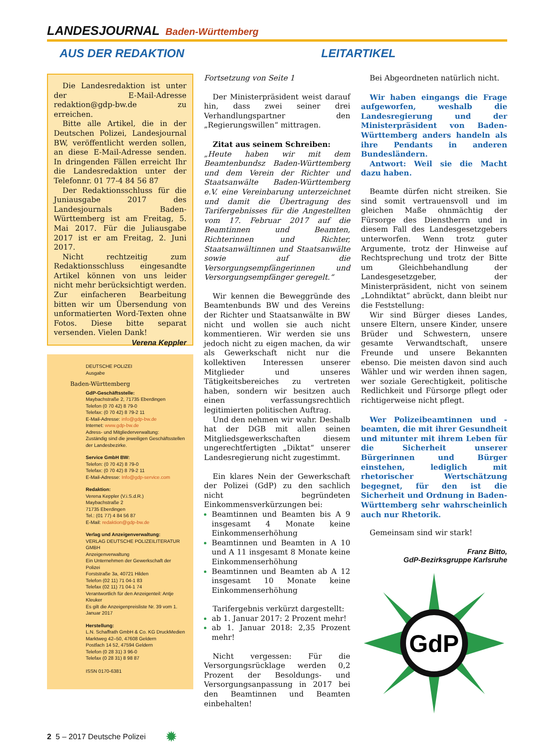LANDESJOURNAL Baden-Württemberg
AUS DER REDAKTION LEITARTIKEL
Die Landesredaktion ist unter der E-Mail-Adresse redaktion@gdp-bw.de zu erreichen.
Bitte alle Artikel, die in der Deutschen Polizei, Landesjournal BW, veröffentlicht werden sollen, an diese E-Mail-Adresse senden. In dringenden Fällen erreicht Ihr die Landesredaktion unter der Telefonnr. 01 77-4 84 56 87
Der Redaktionsschluss für die Juniausgabe 2017 des Landesjournals Baden-Württemberg ist am Freitag, 5. Mai 2017. Für die Juliausgabe 2017 ist er am Freitag, 2. Juni 2017.
Nicht rechtzeitig zum Redaktionsschluss eingesandte Artikel können von uns leider nicht mehr berücksichtigt werden. Zur einfacheren Bearbeitung bitten wir um Übersendung von unformatierten Word-Texten ohne Fotos. Diese bitte separat versenden. Vielen Dank! Verena Keppler
DEUTSCHE POLIZEI
Ausgabe
Baden-Württemberg
GdP-Geschäftsstelle:
Maybachstraße 2, 71735 Eberdingen
Telefon (0 70 42) 8 79-0
Telefax: (0 70 42) 8 79-2 11
E-Mail-Adresse: info@gdp-bw.de
Internet: www.gdp-bw.de
Adress- und Mitgliederverwaltung:
Zuständig sind die jeweiligen Geschäftsstellen der Landesbezirke.
Service GmbH BW:
Telefon: (0 70 42) 8 79-0
Telefax: (0 70 42) 8 79-2 11
E-Mail-Adresse: Info@gdp-service.com
Redaktion:
Verena Keppler (V.i.S.d.R.)
Maybachstraße 2
71735 Eberdingen
Tel.: (01 77) 4 84 56 87
E-Mail: redaktion@gdp-bw.de
Verlag und Anzeigenverwaltung:
VERLAG DEUTSCHE POLIZEILITERATUR GMBH
Anzeigenverwaltung
Ein Unternehmen der Gewerkschaft der Polizei
Forststraße 3a, 40721 Hilden
Telefon (02 11) 71 04-1 83
Telefax (02 11) 71 04-1 74
Verantwortlich für den Anzeigenteil: Antje Kleuker
Es gilt die Anzeigenpreisliste Nr. 39 vom 1. Januar 2017
Herstellung:
L.N. Schaffrath GmbH & Co. KG DruckMedien
Marktweg 42–50, 47608 Geldern
Postfach 14 52, 47594 Geldern
Telefon (0 28 31) 3 96-0
Telefax (0 28 31) 8 98 87
ISSN 0170-6381
Fortsetzung von Seite 1
Der Ministerpräsident weist darauf hin, dass zwei seiner drei Verhandlungspartner den „Regierungswillen“ mittragen.
Zitat aus seinem Schreiben:
„Heute haben wir mit dem Beamtenbundsz Baden-Württemberg und dem Verein der Richter und Staatsanwälte Baden-Württemberg e.V. eine Vereinbarung unterzeichnet und damit die Übertragung des Tarifergebnisses für die Angestellten vom 17. Februar 2017 auf die Beamtinnen und Beamten, Richterinnen und Richter, Staatsanwältinnen und Staatsanwälte sowie auf die Versorgungsempfängerinnen und Versorgungsempfänger geregelt.“
Wir kennen die Beweggründe des Beamtenbunds BW und des Vereins der Richter und Staatsanwälte in BW nicht und wollen sie auch nicht kommentieren. Wir werden sie uns jedoch nicht zu eigen machen, da wir als Gewerkschaft nicht nur die kollektiven Interessen unserer Mitglieder und unseres Tätigkeitsbereiches zu vertreten haben, sondern wir besitzen auch einen verfassungsrechtlich legitimierten politischen Auftrag.
Und den nehmen wir wahr. Deshalb hat der DGB mit allen seinen Mitgliedsgewerkschaften diesem ungerechtfertigten „Diktat“ unserer Landesregierung nicht zugestimmt.
Ein klares Nein der Gewerkschaft der Polizei (GdP) zu den sachlich nicht begründeten Einkommensverkürzungen bei:
Beamtinnen und Beamten bis A 9 insgesamt 4 Monate keine Einkommenserhöhung
Beamtinnen und Beamten in A 10 und A 11 insgesamt 8 Monate keine Einkommenserhöhung
Beamtinnen und Beamten ab A 12 insgesamt 10 Monate keine Einkommenserhöhung
Tarifergebnis verkürzt dargestellt:
ab 1. Januar 2017: 2 Prozent mehr!
ab 1. Januar 2018: 2,35 Prozent mehr!
Nicht vergessen: Für die Versorgungsrücklage werden 0,2 Prozent der Besoldungs- und Versorgungsanpassung in 2017 bei den Beamtinnen und Beamten einbehalten!
Bei Abgeordneten natürlich nicht.
Wir haben eingangs die Frage aufgeworfen, weshalb die Landesregierung und der Ministerpräsident von Baden-Württemberg anders handeln als ihre Pendants in anderen Bundesländern.
Antwort: Weil sie die Macht dazu haben.
Beamte dürfen nicht streiken. Sie sind somit vertrauensvoll und im gleichen Maße ohnmächtig der Fürsorge des Dienstherrn und in diesem Fall des Landesgesetzgebers unterworfen. Wenn trotz guter Argumente, trotz der Hinweise auf Rechtsprechung und trotz der Bitte um Gleichbehandlung der Landesgesetzgeber, der Ministerpräsident, nicht von seinem „Lohndiktat“ abrückt, dann bleibt nur die Feststellung:
Wir sind Bürger dieses Landes, unsere Eltern, unsere Kinder, unsere Brüder und Schwestern, unsere gesamte Verwandtschaft, unsere Freunde und unsere Bekannten ebenso. Die meisten davon sind auch Wähler und wir werden ihnen sagen, wer soziale Gerechtigkeit, politische Redlichkeit und Fürsorge pflegt oder richtigerweise nicht pflegt.
Wer Polizeibeamtinnen und -beamten, die mit ihrer Gesundheit und mitunter mit ihrem Leben für die Sicherheit unserer Bürgerinnen und Bürger einstehen, lediglich mit rhetorischer Wertschätzung begegnet, für den ist die Sicherheit und Ordnung in Baden-Württemberg sehr wahrscheinlich auch nur Rhetorik.
Gemeinsam sind wir stark!
Franz Bitto,
GdP-Bezirksgruppe Karlsruhe
GdP
2 5 – 2017 Deutsche Polizei ✹